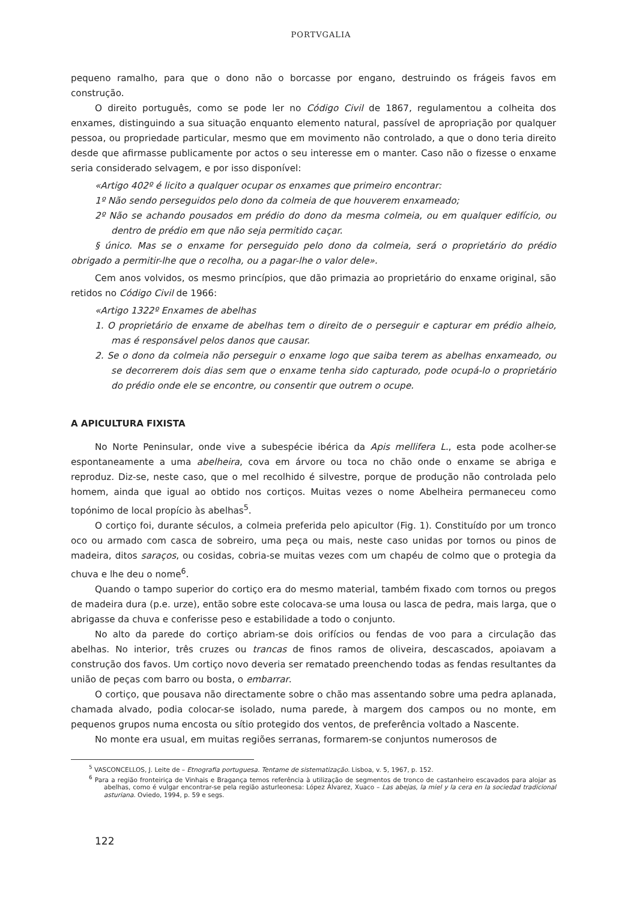PORTVGALIA
pequeno ramalho, para que o dono não o borcasse por engano, destruindo os frágeis favos em construção.
O direito português, como se pode ler no Código Civil de 1867, regulamentou a colheita dos enxames, distinguindo a sua situação enquanto elemento natural, passível de apropriação por qualquer pessoa, ou propriedade particular, mesmo que em movimento não controlado, a que o dono teria direito desde que afirmasse publicamente por actos o seu interesse em o manter. Caso não o fizesse o enxame seria considerado selvagem, e por isso disponível:
«Artigo 402º é licito a qualquer ocupar os enxames que primeiro encontrar:
1º Não sendo perseguidos pelo dono da colmeia de que houverem enxameado;
2º Não se achando pousados em prédio do dono da mesma colmeia, ou em qualquer edifício, ou dentro de prédio em que não seja permitido caçar.
§ único. Mas se o enxame for perseguido pelo dono da colmeia, será o proprietário do prédio obrigado a permitir-lhe que o recolha, ou a pagar-lhe o valor dele».
Cem anos volvidos, os mesmo princípios, que dão primazia ao proprietário do enxame original, são retidos no Código Civil de 1966:
«Artigo 1322º Enxames de abelhas
1. O proprietário de enxame de abelhas tem o direito de o perseguir e capturar em prédio alheio, mas é responsável pelos danos que causar.
2. Se o dono da colmeia não perseguir o enxame logo que saiba terem as abelhas enxameado, ou se decorrerem dois dias sem que o enxame tenha sido capturado, pode ocupá-lo o proprietário do prédio onde ele se encontre, ou consentir que outrem o ocupe.
A APICULTURA FIXISTA
No Norte Peninsular, onde vive a subespécie ibérica da Apis mellifera L., esta pode acolher-se espontaneamente a uma abelheira, cova em árvore ou toca no chão onde o enxame se abriga e reproduz. Diz-se, neste caso, que o mel recolhido é silvestre, porque de produção não controlada pelo homem, ainda que igual ao obtido nos cortiços. Muitas vezes o nome Abelheira permaneceu como topónimo de local propício às abelhas<sup>5</sup>.
O cortiço foi, durante séculos, a colmeia preferida pelo apicultor (Fig. 1). Constituído por um tronco oco ou armado com casca de sobreiro, uma peça ou mais, neste caso unidas por tornos ou pinos de madeira, ditos saraços, ou cosidas, cobria-se muitas vezes com um chapéu de colmo que o protegia da chuva e lhe deu o nome<sup>6</sup>.
Quando o tampo superior do cortiço era do mesmo material, também fixado com tornos ou pregos de madeira dura (p.e. urze), então sobre este colocava-se uma lousa ou lasca de pedra, mais larga, que o abrigasse da chuva e conferisse peso e estabilidade a todo o conjunto.
No alto da parede do cortiço abriam-se dois orifícios ou fendas de voo para a circulação das abelhas. No interior, três cruzes ou trancas de finos ramos de oliveira, descascados, apoiavam a construção dos favos. Um cortiço novo deveria ser rematado preenchendo todas as fendas resultantes da união de peças com barro ou bosta, o embarrar.
O cortiço, que pousava não directamente sobre o chão mas assentando sobre uma pedra aplanada, chamada alvado, podia colocar-se isolado, numa parede, à margem dos campos ou no monte, em pequenos grupos numa encosta ou sítio protegido dos ventos, de preferência voltado a Nascente.
No monte era usual, em muitas regiões serranas, formarem-se conjuntos numerosos de
<sup>5</sup> VASCONCELLOS, J. Leite de – Etnografia portuguesa. Tentame de sistematização. Lisboa, v. 5, 1967, p. 152.
<sup>6</sup> Para a região fronteiriça de Vinhais e Bragança temos referência à utilização de segmentos de tronco de castanheiro escavados para alojar as abelhas, como é vulgar encontrar-se pela região asturleonesa: López Álvarez, Xuaco – Las abejas, la miel y la cera en la sociedad tradicional asturiana. Oviedo, 1994, p. 59 e segs.
122